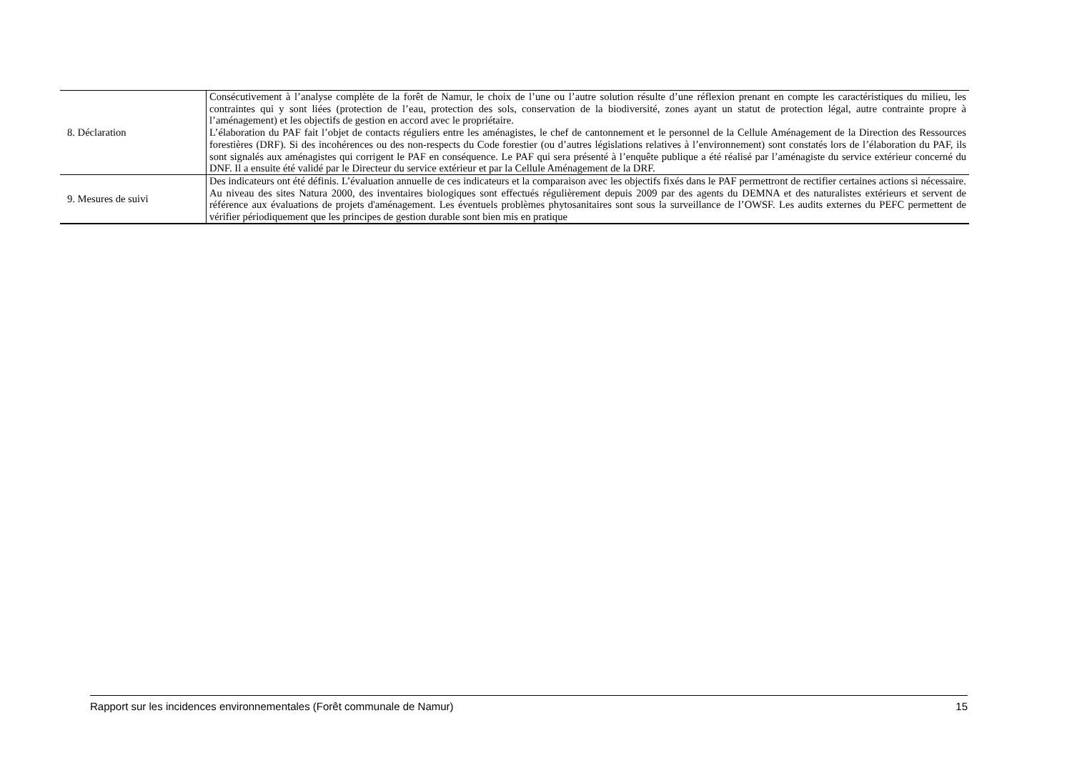| 8. Déclaration | Consécutivement à l’analyse complète de la forêt de Namur, le choix de l’une ou l’autre solution résulte d’une réflexion prenant en compte les caractéristiques du milieu, les contraintes qui y sont liées (protection de l’eau, protection des sols, conservation de la biodiversité, zones ayant un statut de protection légal, autre contrainte propre à l’aménagement) et les objectifs de gestion en accord avec le propriétaire. L’élaboration du PAF fait l’objet de contacts réguliers entre les aménagistes, le chef de cantonnement et le personnel de la Cellule Aménagement de la Direction des Ressources forestières (DRF). Si des incohérences ou des non-respects du Code forestier (ou d’autres législations relatives à l’environnement) sont constatés lors de l’élaboration du PAF, ils sont signalés aux aménagistes qui corrigent le PAF en conséquence. Le PAF qui sera présenté à l’enquête publique a été réalisé par l’aménagiste du service extérieur concerné du DNF. Il a ensuite été validé par le Directeur du service extérieur et par la Cellule Aménagement de la DRF. |
| 9. Mesures de suivi | Des indicateurs ont été définis. L’évaluation annuelle de ces indicateurs et la comparaison avec les objectifs fixés dans le PAF permettront de rectifier certaines actions si nécessaire. Au niveau des sites Natura 2000, des inventaires biologiques sont effectués régulièrement depuis 2009 par des agents du DEMNA et des naturalistes extérieurs et servent de référence aux évaluations de projets d'aménagement. Les éventuels problèmes phytosanitaires sont sous la surveillance de l’OWSF. Les audits externes du PEFC permettent de vérifier périodiquement que les principes de gestion durable sont bien mis en pratique |
Rapport sur les incidences environnementales (Forêt communale de Namur) 15